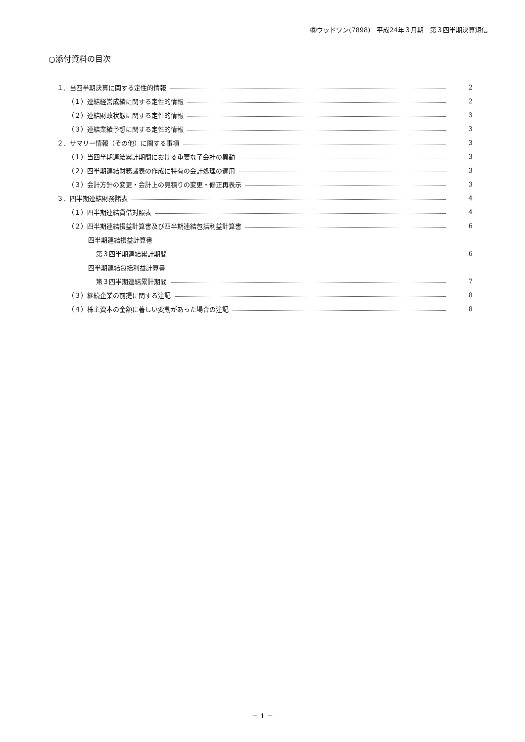㈱ウッドワン(7898)　平成24年３月期　第３四半期決算短信
○添付資料の目次
１．当四半期決算に関する定性的情報 2
（１）連結経営成績に関する定性的情報 2
（２）連結財政状態に関する定性的情報 3
（３）連結業績予想に関する定性的情報 3
２．サマリー情報（その他）に関する事項 3
（１）当四半期連結累計期間における重要な子会社の異動 3
（２）四半期連結財務諸表の作成に特有の会計処理の適用 3
（３）会計方針の変更・会計上の見積りの変更・修正再表示 3
３．四半期連結財務諸表 4
（１）四半期連結貸借対照表 4
（２）四半期連結損益計算書及び四半期連結包括利益計算書 6
四半期連結損益計算書
第３四半期連結累計期間 6
四半期連結包括利益計算書
第３四半期連結累計期間 7
（３）継続企業の前提に関する注記 8
（４）株主資本の金額に著しい変動があった場合の注記 8
－ 1 －